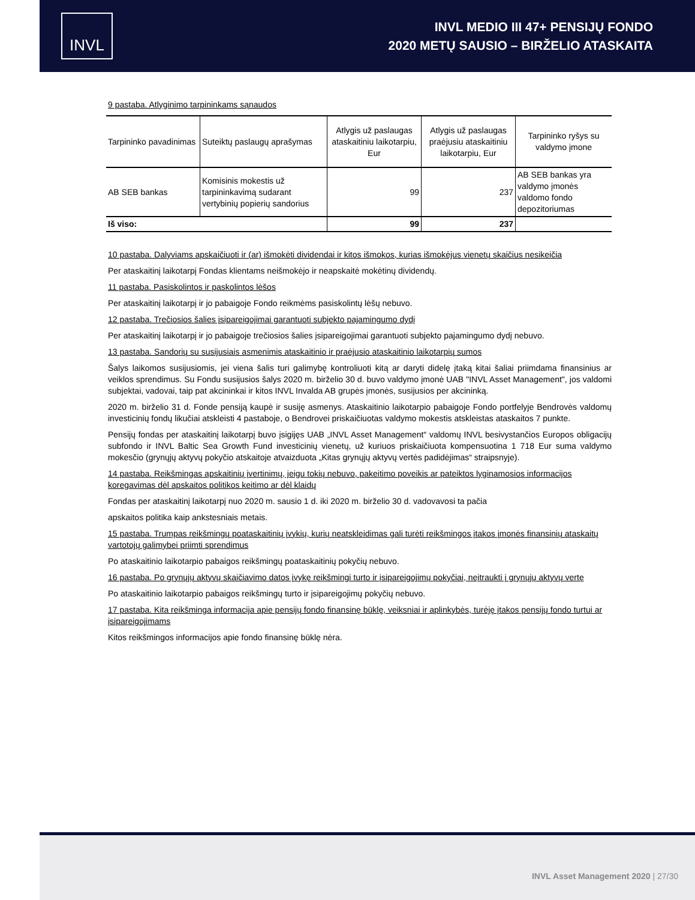INVL
INVL MEDIO III 47+ PENSIJŲ FONDO
2020 METŲ SAUSIO – BIRŽELIO ATASKAITA
9 pastaba. Atlyginimo tarpininkams sąnaudos
| Tarpininko pavadinimas | Suteiktų paslaugų aprašymas | Atlygis už paslaugas ataskaitiniu laikotarpiu, Eur | Atlygis už paslaugas praėjusiu ataskaitiniu laikotarpiu, Eur | Tarpininko ryšys su valdymo įmone |
| --- | --- | --- | --- | --- |
| AB SEB bankas | Komisinis mokestis už tarpininkavimą sudarant vertybinių popierių sandorius | 99 | 237 | AB SEB bankas yra valdymo įmonės valdomo fondo depozitoriumas |
| Iš viso: | | 99 | 237 | |
10 pastaba. Dalyviams apskaičiuoti ir (ar) išmokėti dividendai ir kitos išmokos, kurias išmokėjus vienetų skaičius nesikeičia
Per ataskaitinį laikotarpį Fondas klientams neišmokėjo ir neapskaitė mokėtinų dividendų.
11 pastaba. Pasiskolintos ir paskolintos lėšos
Per ataskaitinį laikotarpį ir jo pabaigoje Fondo reikmėms pasiskolintų lėšų nebuvo.
12 pastaba. Trečiosios šalies įsipareigojimai garantuoti subjekto pajamingumo dydį
Per ataskaitinį laikotarpį ir jo pabaigoje trečiosios šalies įsipareigojimai garantuoti subjekto pajamingumo dydį nebuvo.
13 pastaba. Sandorių su susijusiais asmenimis ataskaitinio ir praėjusio ataskaitinio laikotarpių sumos
Šalys laikomos susijusiomis, jei viena šalis turi galimybę kontroliuoti kitą ar daryti didelę įtaką kitai šaliai priimdama finansinius ar veiklos sprendimus. Su Fondu susijusios šalys 2020 m. birželio 30 d. buvo valdymo įmonė UAB "INVL Asset Management", jos valdomi subjektai, vadovai, taip pat akcininkai ir kitos INVL Invalda AB grupės įmonės, susijusios per akcininką.
2020 m. birželio 31 d. Fonde pensiją kaupė ir susiję asmenys. Ataskaitinio laikotarpio pabaigoje Fondo portfelyje Bendrovės valdomų investicinių fondų likučiai atskleisti 4 pastaboje, o Bendrovei priskaičiuotas valdymo mokestis atskleistas ataskaitos 7 punkte.
Pensijų fondas per ataskaitinį laikotarpį buvo įsigijęs UAB „INVL Asset Management“ valdomų INVL besivystančios Europos obligacijų subfondo ir INVL Baltic Sea Growth Fund investicinių vienetų, už kuriuos priskaičiuota kompensuotina 1 718 Eur suma valdymo mokesčio (grynųjų aktyvų pokyčio atskaitoje atvaizduota „Kitas grynųjų aktyvų vertės padidėjimas“ straipsnyje).
14 pastaba. Reikšmingas apskaitinių įvertinimų, jeigu tokių nebuvo, pakeitimo poveikis ar pateiktos lyginamosios informacijos koregavimas dėl apskaitos politikos keitimo ar dėl klaidų
Fondas per ataskaitinį laikotarpį nuo 2020 m. sausio 1 d. iki 2020 m. birželio 30 d. vadovavosi ta pačia
apskaitos politika kaip ankstesniais metais.
15 pastaba. Trumpas reikšmingų poataskaitinių įvykių, kurių neatskleidimas gali turėti reikšmingos įtakos įmonės finansinių ataskaitų vartotojų galimybei priimti sprendimus
Po ataskaitinio laikotarpio pabaigos reikšmingų poataskaitinių pokyčių nebuvo.
16 pastaba. Po grynųjų aktyvų skaičiavimo datos įvykę reikšmingi turto ir įsipareigojimų pokyčiai, neįtraukti į grynųjų aktyvų vertę
Po ataskaitinio laikotarpio pabaigos reikšmingų turto ir įsipareigojimų pokyčių nebuvo.
17 pastaba. Kita reikšminga informacija apie pensijų fondo finansinę būklę, veiksniai ir aplinkybės, turėję įtakos pensijų fondo turtui ar įsipareigojimams
Kitos reikšmingos informacijos apie fondo finansinę būklę nėra.
INVL Asset Management 2020 | 27/30